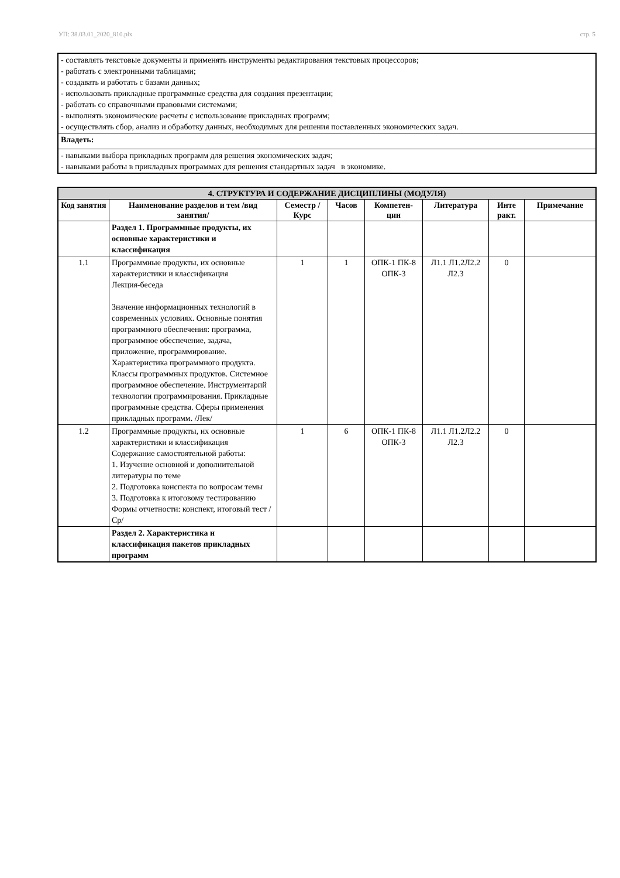УП: 38.03.01_2020_810.plx стр. 5
| - составлять текстовые документы и применять инструменты редактирования текстовых процессоров; - работать с электронными таблицами; - создавать и работать с базами данных; - использовать прикладные программные средства для создания презентации; - работать со справочными правовыми системами; - выполнять экономические расчеты с использование прикладных программ; - осуществлять сбор, анализ и обработку данных, необходимых для решения поставленных экономических задач. |
| Владеть: |
| - навыками выбора прикладных программ для решения экономических задач; - навыками работы в прикладных программах для решения стандартных задач в экономике. |
| 4. СТРУКТУРА И СОДЕРЖАНИЕ ДИСЦИПЛИНЫ (МОДУЛЯ) | | | | | | | |
| --- | --- | --- | --- | --- | --- | --- | --- |
| Код занятия | Наименование разделов и тем /вид занятия/ | Семестр / Курс | Часов | Компетен-ции | Литература | Инте ракт. | Примечание |
| | Раздел 1. Программные продукты, их основные характеристики и классификация | | | | | | |
| 1.1 | Программные продукты, их основные характеристики и классификация Лекция-беседа Значение информационных технологий в современных условиях. Основные понятия программного обеспечения: программа, программное обеспечение, задача, приложение, программирование. Характеристика программного продукта. Классы программных продуктов. Системное программное обеспечение. Инструментарий технологии программирования. Прикладные программные средства. Сферы применения прикладных программ. /Лек/ | 1 | 1 | ОПК-1 ПК-8 ОПК-3 | Л1.1 Л1.2Л2.2 Л2.3 | 0 | |
| 1.2 | Программные продукты, их основные характеристики и классификация Содержание самостоятельной работы: 1. Изучение основной и дополнительной литературы по теме 2. Подготовка конспекта по вопросам темы 3. Подготовка к итоговому тестированию Формы отчетности: конспект, итоговый тест /Ср/ | 1 | 6 | ОПК-1 ПК-8 ОПК-3 | Л1.1 Л1.2Л2.2 Л2.3 | 0 | |
| | Раздел 2. Характеристика и классификация пакетов прикладных программ | | | | | | |